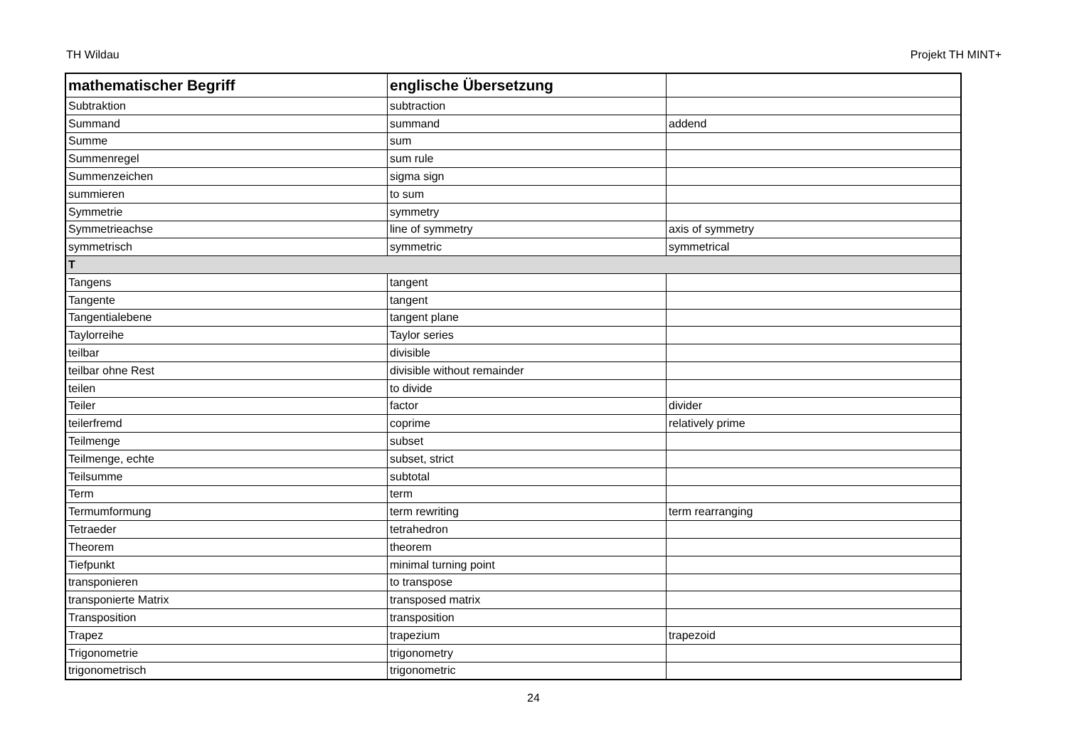TH Wildau Projekt TH MINT+
| mathematischer Begriff | englische Übersetzung | |
| --- | --- | --- |
| Subtraktion | subtraction | |
| Summand | summand | addend |
| Summe | sum | |
| Summenregel | sum rule | |
| Summenzeichen | sigma sign | |
| summieren | to sum | |
| Symmetrie | symmetry | |
| Symmetrieachse | line of symmetry | axis of symmetry |
| symmetrisch | symmetric | symmetrical |
| T | | |
| Tangens | tangent | |
| Tangente | tangent | |
| Tangentialebene | tangent plane | |
| Taylorreihe | Taylor series | |
| teilbar | divisible | |
| teilbar ohne Rest | divisible without remainder | |
| teilen | to divide | |
| Teiler | factor | divider |
| teilerfremd | coprime | relatively prime |
| Teilmenge | subset | |
| Teilmenge, echte | subset, strict | |
| Teilsumme | subtotal | |
| Term | term | |
| Termumformung | term rewriting | term rearranging |
| Tetraeder | tetrahedron | |
| Theorem | theorem | |
| Tiefpunkt | minimal turning point | |
| transponieren | to transpose | |
| transponierte Matrix | transposed matrix | |
| Transposition | transposition | |
| Trapez | trapezium | trapezoid |
| Trigonometrie | trigonometry | |
| trigonometrisch | trigonometric | |
24